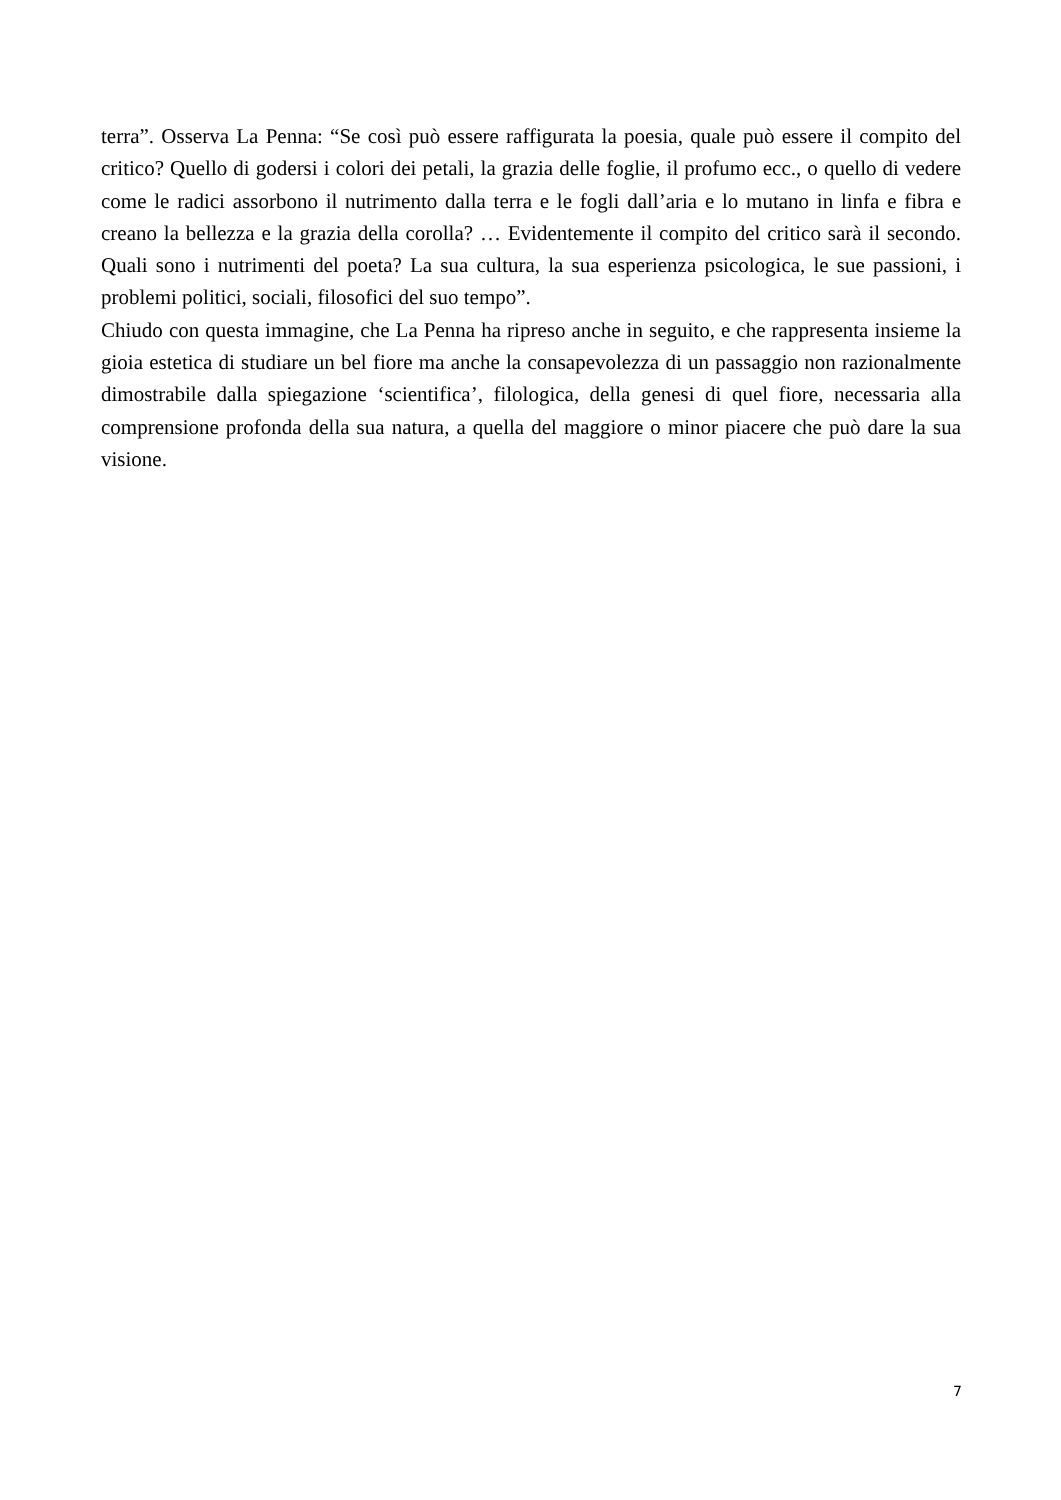terra”. Osserva La Penna: “Se così può essere raffigurata la poesia, quale può essere il compito del critico? Quello di godersi i colori dei petali, la grazia delle foglie, il profumo ecc., o quello di vedere come le radici assorbono il nutrimento dalla terra e le fogli dall’aria e lo mutano in linfa e fibra e creano la bellezza e la grazia della corolla? … Evidentemente il compito del critico sarà il secondo. Quali sono i nutrimenti del poeta? La sua cultura, la sua esperienza psicologica, le sue passioni, i problemi politici, sociali, filosofici del suo tempo”.
Chiudo con questa immagine, che La Penna ha ripreso anche in seguito, e che rappresenta insieme la gioia estetica di studiare un bel fiore ma anche la consapevolezza di un passaggio non razionalmente dimostrabile dalla spiegazione ‘scientifica’, filologica, della genesi di quel fiore, necessaria alla comprensione profonda della sua natura, a quella del maggiore o minor piacere che può dare la sua visione.
7